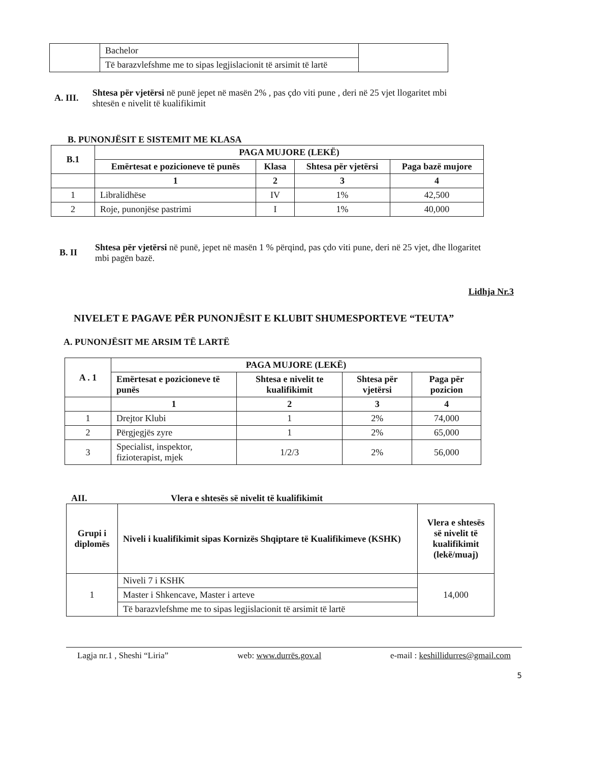| | Bachelor | |
| | Të barazvlefshme me to sipas legjislacionit të arsimit të lartë | |
A. III.
Shtesa për vjetërsi në punë jepet në masën 2% , pas çdo viti pune , deri në 25 vjet llogaritet mbi shtesën e nivelit të kualifikimit
B. PUNONJËSIT E SISTEMIT ME KLASA
| B.1 | PAGA MUJORE (LEKË) | | | |
| --- | --- | --- | --- | --- |
| | Emërtesat e pozicioneve të punës | Klasa | Shtesa për vjetërsi | Paga bazë mujore |
| | 1 | 2 | 3 | 4 |
| 1 | Libralidhëse | IV | 1% | 42,500 |
| 2 | Roje, punonjëse pastrimi | I | 1% | 40,000 |
B. II
Shtesa për vjetërsi në punë, jepet në masën 1 % përqind, pas çdo viti pune, deri në 25 vjet, dhe llogaritet mbi pagën bazë.
Lidhja Nr.3
NIVELET E PAGAVE PËR PUNONJËSIT E KLUBIT SHUMESPORTEVE “TEUTA”
A. PUNONJËSIT ME ARSIM TË LARTË
| A . 1 | PAGA MUJORE (LEKË) | | | |
| --- | --- | --- | --- | --- |
| | Emërtesat e pozicioneve të punës | Shtesa e nivelit te kualifikimit | Shtesa për vjetërsi | Paga për pozicion |
| | 1 | 2 | 3 | 4 |
| 1 | Drejtor Klubi | 1 | 2% | 74,000 |
| 2 | Përgjegjës zyre | 1 | 2% | 65,000 |
| 3 | Specialist, inspektor, fizioterapist, mjek | 1/2/3 | 2% | 56,000 |
AII. Vlera e shtesës së nivelit të kualifikimit
| Grupi i diplomës | Niveli i kualifikimit sipas Kornizës Shqiptare të Kualifikimeve (KSHK) | Vlera e shtesës së nivelit të kualifikimit (lekë/muaj) |
| --- | --- | --- |
| 1 | Niveli 7 i KSHK | 14,000 |
| | Master i Shkencave, Master i arteve | |
| | Të barazvlefshme me to sipas legjislacionit të arsimit të lartë | |
Lagja nr.1 , Sheshi “Liria” web: www.durrës.gov.al e-mail : keshillidurres@gmail.com
5